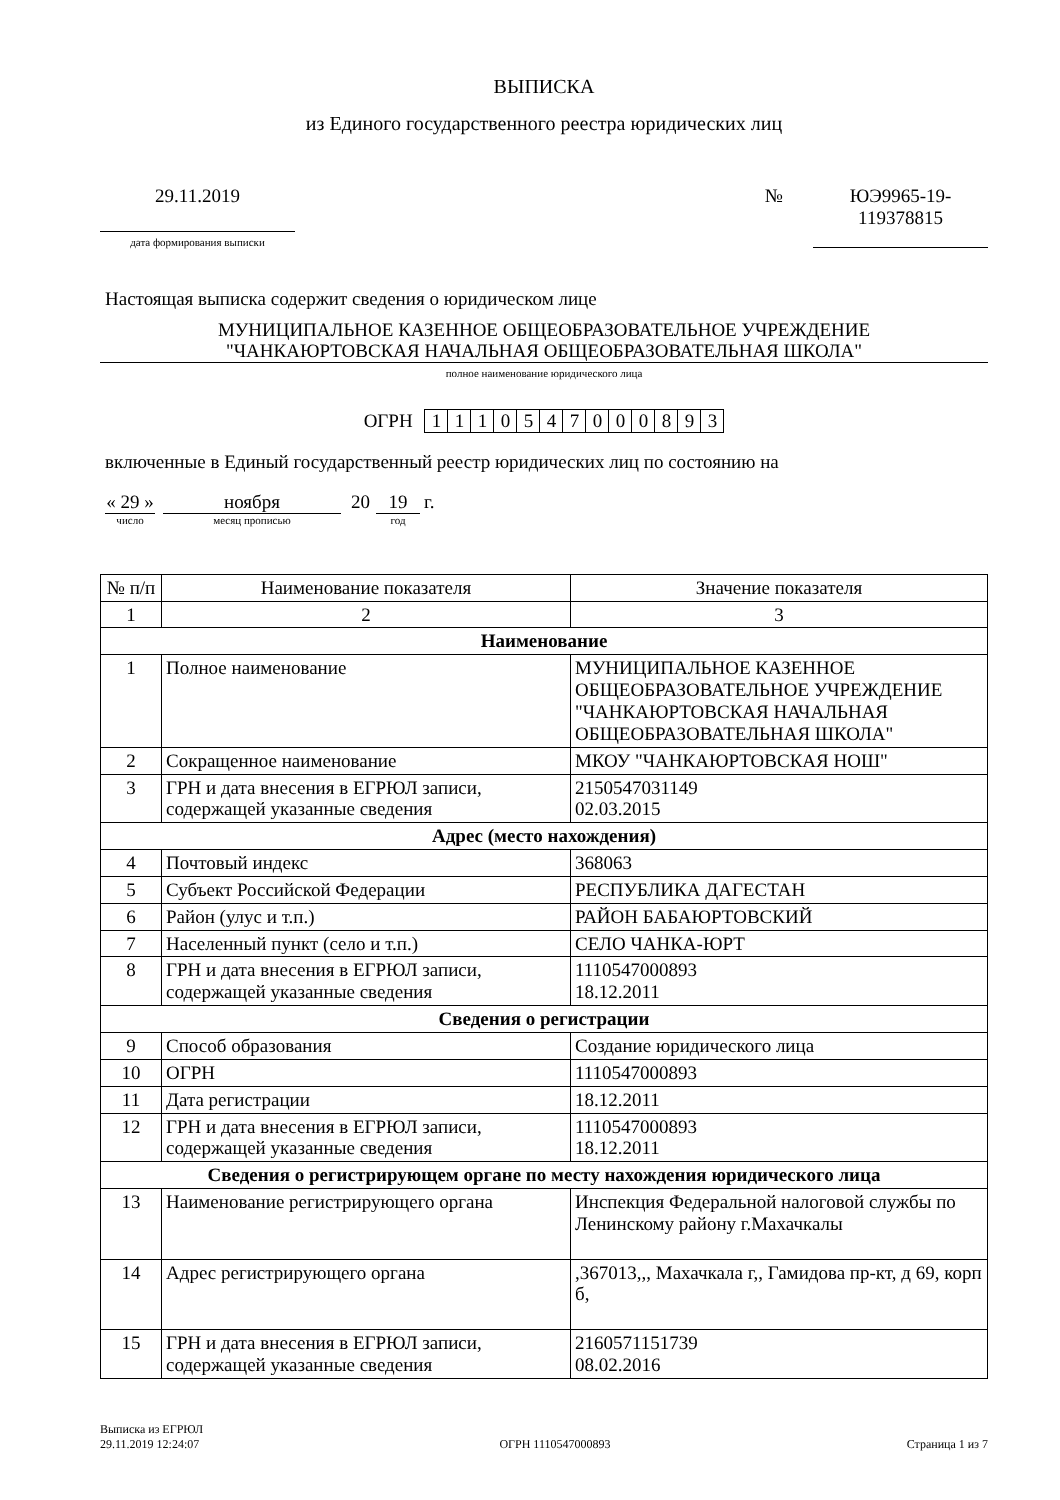ВЫПИСКА
из Единого государственного реестра юридических лиц
29.11.2019
дата формирования выписки
№ ЮЭ9965-19-
119378815
Настоящая выписка содержит сведения о юридическом лице
МУНИЦИПАЛЬНОЕ КАЗЕННОЕ ОБЩЕОБРАЗОВАТЕЛЬНОЕ УЧРЕЖДЕНИЕ
"ЧАНКАЮРТОВСКАЯ НАЧАЛЬНАЯ ОБЩЕОБРАЗОВАТЕЛЬНАЯ ШКОЛА"
полное наименование юридического лица
ОГРН 1110547000893
включенные в Единый государственный реестр юридических лиц по состоянию на
« 29 »
число
ноября
месяц прописью
20 19
год
г.
| № п/п | Наименование показателя | Значение показателя |
| --- | --- | --- |
| 1 | 2 | 3 |
| Наименование | | |
| 1 | Полное наименование | МУНИЦИПАЛЬНОЕ КАЗЕННОЕ ОБЩЕОБРАЗОВАТЕЛЬНОЕ УЧРЕЖДЕНИЕ "ЧАНКАЮРТОВСКАЯ НАЧАЛЬНАЯ ОБЩЕОБРАЗОВАТЕЛЬНАЯ ШКОЛА" |
| 2 | Сокращенное наименование | МКОУ "ЧАНКАЮРТОВСКАЯ НОШ" |
| 3 | ГРН и дата внесения в ЕГРЮЛ записи, содержащей указанные сведения | 2150547031149 02.03.2015 |
| Адрес (место нахождения) | | |
| 4 | Почтовый индекс | 368063 |
| 5 | Субъект Российской Федерации | РЕСПУБЛИКА ДАГЕСТАН |
| 6 | Район (улус и т.п.) | РАЙОН БАБАЮРТОВСКИЙ |
| 7 | Населенный пункт (село и т.п.) | СЕЛО ЧАНКА-ЮРТ |
| 8 | ГРН и дата внесения в ЕГРЮЛ записи, содержащей указанные сведения | 1110547000893 18.12.2011 |
| Сведения о регистрации | | |
| 9 | Способ образования | Создание юридического лица |
| 10 | ОГРН | 1110547000893 |
| 11 | Дата регистрации | 18.12.2011 |
| 12 | ГРН и дата внесения в ЕГРЮЛ записи, содержащей указанные сведения | 1110547000893 18.12.2011 |
| Сведения о регистрирующем органе по месту нахождения юридического лица | | |
| 13 | Наименование регистрирующего органа | Инспекция Федеральной налоговой службы по Ленинскому району г.Махачкалы |
| 14 | Адрес регистрирующего органа | ,367013,,, Махачкала г,, Гамидова пр-кт, д 69, корп б, |
| 15 | ГРН и дата внесения в ЕГРЮЛ записи, содержащей указанные сведения | 2160571151739 08.02.2016 |
Выписка из ЕГРЮЛ
29.11.2019 12:24:07
ОГРН 1110547000893
Страница 1 из 7